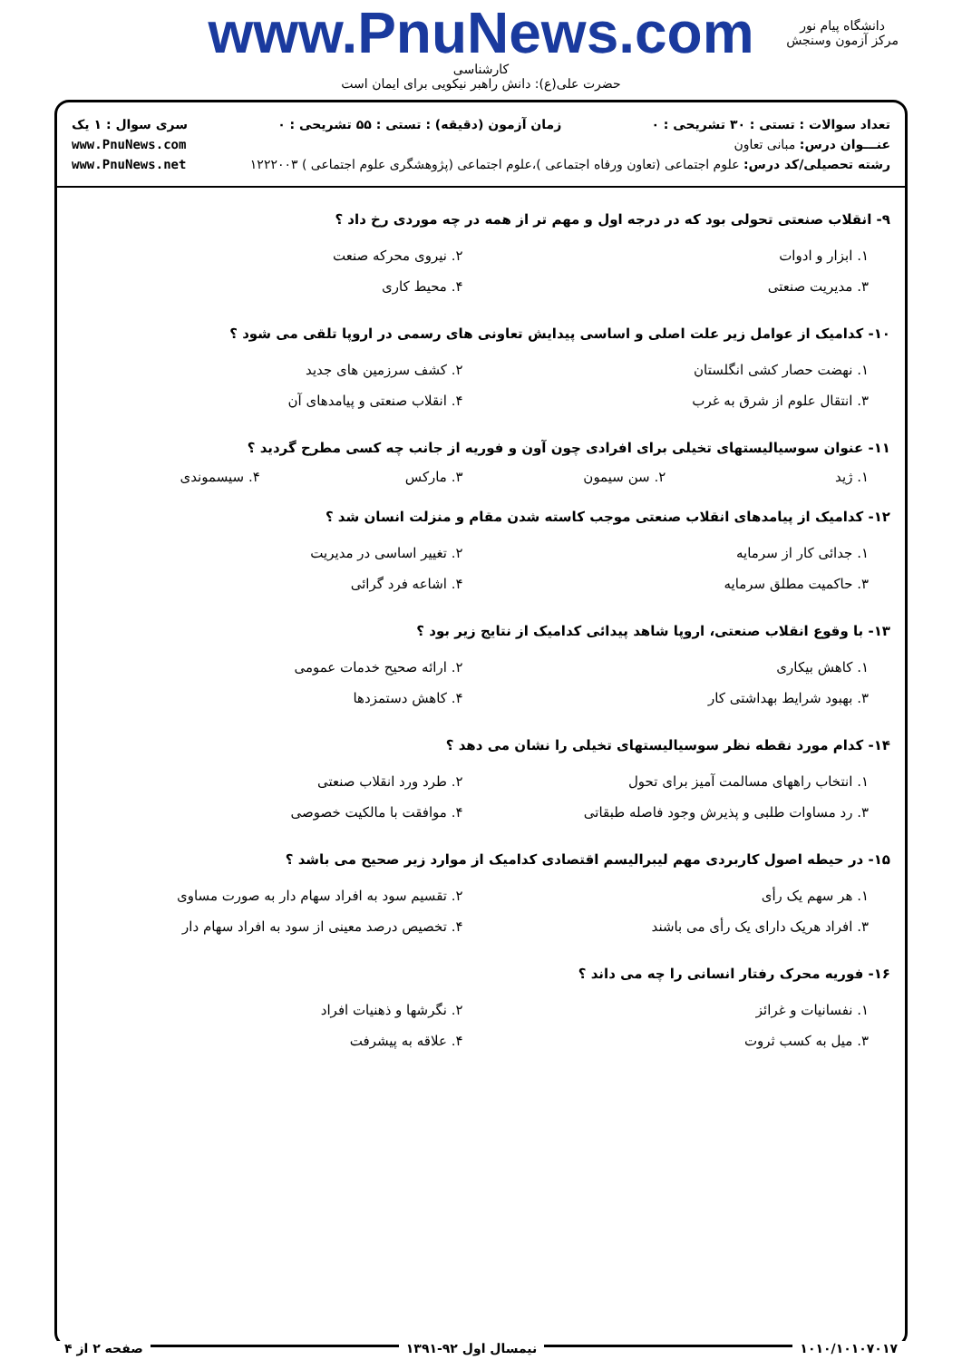www.PnuNews.com
کارشناسی
حضرت علی(ع): دانش راهبر نیکویی برای ایمان است
دانشگاه پیام نور
مرکز آزمون وسنجش
تعداد سوالات : تستی : ۳۰ تشریحی : ۰ زمان آزمون (دقیقه) : تستی : ۵۵ تشریحی : ۰ سری سوال : ۱ یک
عنـــوان درس: مبانی تعاون www.PnuNews.com
رشته تحصیلی/کد درس: علوم اجتماعی (تعاون ورفاه اجتماعی )،علوم اجتماعی (پژوهشگری علوم اجتماعی ) ۱۲۲۲۰۰۳ www.PnuNews.net
۹- انقلاب صنعتی تحولی بود که در درجه اول و مهم تر از همه در چه موردی رخ داد ؟
۱. ابزار و ادوات
۲. نیروی محرکه صنعت
۳. مدیریت صنعتی
۴. محیط کاری
۱۰- کدامیک از عوامل زیر علت اصلی و اساسی پیدایش تعاونی های رسمی در اروپا تلقی می شود ؟
۱. نهضت حصار کشی انگلستان
۲. کشف سرزمین های جدید
۳. انتقال علوم از شرق به غرب
۴. انقلاب صنعتی و پیامدهای آن
۱۱- عنوان سوسیالیستهای تخیلی برای افرادی چون آون و فوریه از جانب چه کسی مطرح گردید ؟
۱. ژید
۲. سن سیمون
۳. مارکس
۴. سیسموندی
۱۲- کدامیک از پیامدهای انقلاب صنعتی موجب کاسته شدن مقام و منزلت انسان شد ؟
۱. جدائی کار از سرمایه
۲. تغییر اساسی در مدیریت
۳. حاکمیت مطلق سرمایه
۴. اشاعه فرد گرائی
۱۳- با وقوع انقلاب صنعتی، اروپا شاهد پیدائی کدامیک از نتایج زیر بود ؟
۱. کاهش بیکاری
۲. ارائه صحیح خدمات عمومی
۳. بهبود شرایط بهداشتی کار
۴. کاهش دستمزدها
۱۴- کدام مورد نقطه نظر سوسیالیستهای تخیلی را نشان می دهد ؟
۱. انتخاب راههای مسالمت آمیز برای تحول
۲. طرد ورد انقلاب صنعتی
۳. رد مساوات طلبی و پذیرش وجود فاصله طبقاتی
۴. موافقت با مالکیت خصوصی
۱۵- در حیطه اصول کاربردی مهم لیبرالیسم اقتصادی کدامیک از موارد زیر صحیح می باشد ؟
۱. هر سهم یک رأی
۲. تقسیم سود به افراد سهام دار به صورت مساوی
۳. افراد هریک دارای یک رأی می باشند
۴. تخصیص درصد معینی از سود به افراد سهام دار
۱۶- فوریه محرک رفتار انسانی را چه می داند ؟
۱. نفسانیات و غرائز
۲. نگرشها و ذهنیات افراد
۳. میل به کسب ثروت
۴. علاقه به پیشرفت
۱۰۱۰/۱۰۱۰۷۰۱۷ نیمسال اول ۹۲-۱۳۹۱ صفحه ۲ از ۴